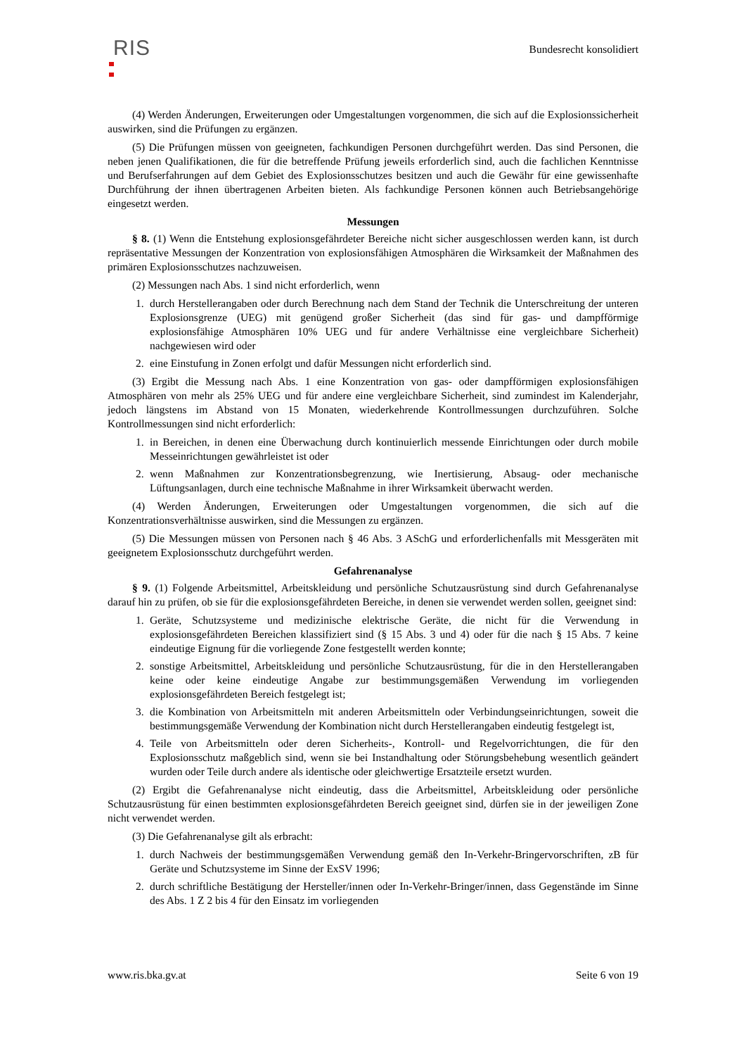RIS
Bundesrecht konsolidiert
(4) Werden Änderungen, Erweiterungen oder Umgestaltungen vorgenommen, die sich auf die Explosionssicherheit auswirken, sind die Prüfungen zu ergänzen.
(5) Die Prüfungen müssen von geeigneten, fachkundigen Personen durchgeführt werden. Das sind Personen, die neben jenen Qualifikationen, die für die betreffende Prüfung jeweils erforderlich sind, auch die fachlichen Kenntnisse und Berufserfahrungen auf dem Gebiet des Explosionsschutzes besitzen und auch die Gewähr für eine gewissenhafte Durchführung der ihnen übertragenen Arbeiten bieten. Als fachkundige Personen können auch Betriebsangehörige eingesetzt werden.
Messungen
§ 8. (1) Wenn die Entstehung explosionsgefährdeter Bereiche nicht sicher ausgeschlossen werden kann, ist durch repräsentative Messungen der Konzentration von explosionsfähigen Atmosphären die Wirksamkeit der Maßnahmen des primären Explosionsschutzes nachzuweisen.
(2) Messungen nach Abs. 1 sind nicht erforderlich, wenn
1. durch Herstellerangaben oder durch Berechnung nach dem Stand der Technik die Unterschreitung der unteren Explosionsgrenze (UEG) mit genügend großer Sicherheit (das sind für gas- und dampfförmige explosionsfähige Atmosphären 10% UEG und für andere Verhältnisse eine vergleichbare Sicherheit) nachgewiesen wird oder
2. eine Einstufung in Zonen erfolgt und dafür Messungen nicht erforderlich sind.
(3) Ergibt die Messung nach Abs. 1 eine Konzentration von gas- oder dampfförmigen explosionsfähigen Atmosphären von mehr als 25% UEG und für andere eine vergleichbare Sicherheit, sind zumindest im Kalenderjahr, jedoch längstens im Abstand von 15 Monaten, wiederkehrende Kontrollmessungen durchzuführen. Solche Kontrollmessungen sind nicht erforderlich:
1. in Bereichen, in denen eine Überwachung durch kontinuierlich messende Einrichtungen oder durch mobile Messeinrichtungen gewährleistet ist oder
2. wenn Maßnahmen zur Konzentrationsbegrenzung, wie Inertisierung, Absaug- oder mechanische Lüftungsanlagen, durch eine technische Maßnahme in ihrer Wirksamkeit überwacht werden.
(4) Werden Änderungen, Erweiterungen oder Umgestaltungen vorgenommen, die sich auf die Konzentrationsverhältnisse auswirken, sind die Messungen zu ergänzen.
(5) Die Messungen müssen von Personen nach § 46 Abs. 3 ASchG und erforderlichenfalls mit Messgeräten mit geeignetem Explosionsschutz durchgeführt werden.
Gefahrenanalyse
§ 9. (1) Folgende Arbeitsmittel, Arbeitskleidung und persönliche Schutzausrüstung sind durch Gefahrenanalyse darauf hin zu prüfen, ob sie für die explosionsgefährdeten Bereiche, in denen sie verwendet werden sollen, geeignet sind:
1. Geräte, Schutzsysteme und medizinische elektrische Geräte, die nicht für die Verwendung in explosionsgefährdeten Bereichen klassifiziert sind (§ 15 Abs. 3 und 4) oder für die nach § 15 Abs. 7 keine eindeutige Eignung für die vorliegende Zone festgestellt werden konnte;
2. sonstige Arbeitsmittel, Arbeitskleidung und persönliche Schutzausrüstung, für die in den Herstellerangaben keine oder keine eindeutige Angabe zur bestimmungsgemäßen Verwendung im vorliegenden explosionsgefährdeten Bereich festgelegt ist;
3. die Kombination von Arbeitsmitteln mit anderen Arbeitsmitteln oder Verbindungseinrichtungen, soweit die bestimmungsgemäße Verwendung der Kombination nicht durch Herstellerangaben eindeutig festgelegt ist,
4. Teile von Arbeitsmitteln oder deren Sicherheits-, Kontroll- und Regelvorrichtungen, die für den Explosionsschutz maßgeblich sind, wenn sie bei Instandhaltung oder Störungsbehebung wesentlich geändert wurden oder Teile durch andere als identische oder gleichwertige Ersatzteile ersetzt wurden.
(2) Ergibt die Gefahrenanalyse nicht eindeutig, dass die Arbeitsmittel, Arbeitskleidung oder persönliche Schutzausrüstung für einen bestimmten explosionsgefährdeten Bereich geeignet sind, dürfen sie in der jeweiligen Zone nicht verwendet werden.
(3) Die Gefahrenanalyse gilt als erbracht:
1. durch Nachweis der bestimmungsgemäßen Verwendung gemäß den In-Verkehr-Bringervorschriften, zB für Geräte und Schutzsysteme im Sinne der ExSV 1996;
2. durch schriftliche Bestätigung der Hersteller/innen oder In-Verkehr-Bringer/innen, dass Gegenstände im Sinne des Abs. 1 Z 2 bis 4 für den Einsatz im vorliegenden
www.ris.bka.gv.at Seite 6 von 19